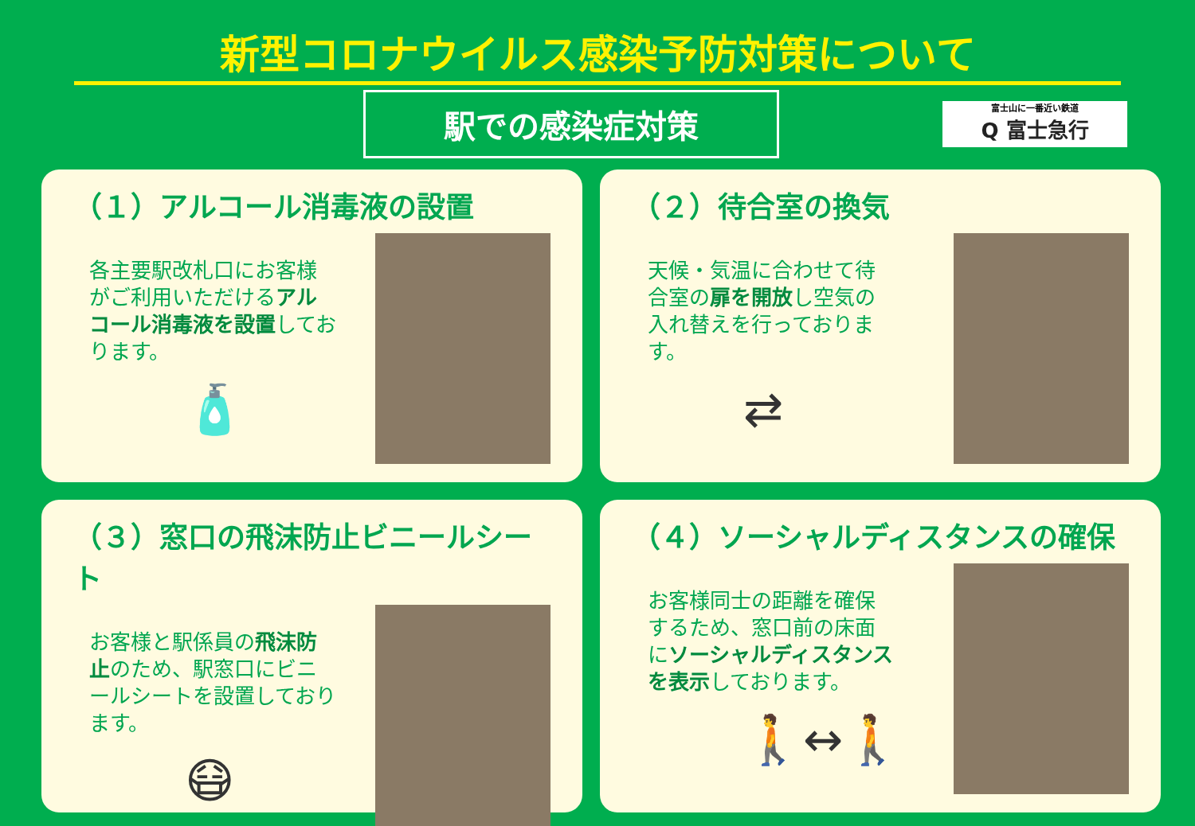新型コロナウイルス感染予防対策について
駅での感染症対策
富士山に一番近い鉄道
Q 富士急行
（１）アルコール消毒液の設置
各主要駅改札口にお客様がご利用いただけるアルコール消毒液を設置しております。
🧴
（２）待合室の換気
天候・気温に合わせて待合室の扉を開放し空気の入れ替えを行っております。
⇄
（３）窓口の飛沫防止ビニールシート
お客様と駅係員の飛沫防止のため、駅窓口にビニールシートを設置しております。
😷
（４）ソーシャルディスタンスの確保
お客様同士の距離を確保するため、窓口前の床面にソーシャルディスタンスを表示しております。
🚶↔🚶